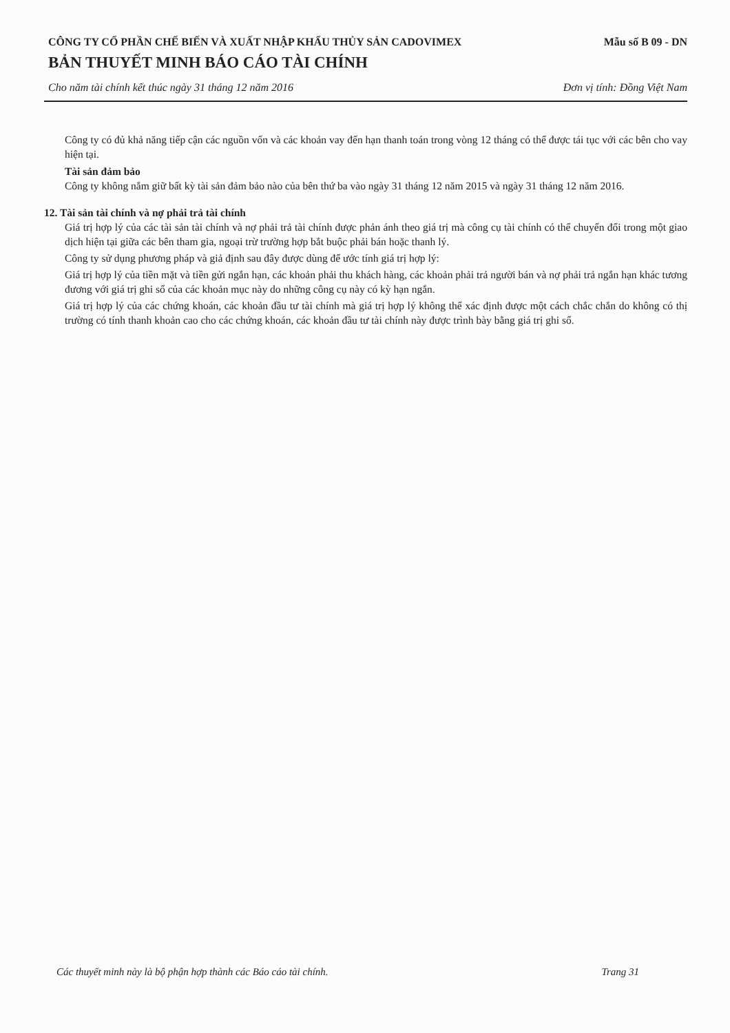CÔNG TY CỔ PHẦN CHẾ BIẾN VÀ XUẤT NHẬP KHẨU THỦY SẢN CADOVIMEX Mẫu số B 09 - DN
BẢN THUYẾT MINH BÁO CÁO TÀI CHÍNH
Cho năm tài chính kết thúc ngày 31 tháng 12 năm 2016 Đơn vị tính: Đồng Việt Nam
Công ty có đủ khả năng tiếp cận các nguồn vốn và các khoản vay đến hạn thanh toán trong vòng 12 tháng có thể được tái tục với các bên cho vay hiện tại.
Tài sản đảm bảo
Công ty không nắm giữ bất kỳ tài sản đảm bảo nào của bên thứ ba vào ngày 31 tháng 12 năm 2015 và ngày 31 tháng 12 năm 2016.
12. Tài sản tài chính và nợ phải trả tài chính
Giá trị hợp lý của các tài sản tài chính và nợ phải trả tài chính được phản ánh theo giá trị mà công cụ tài chính có thể chuyển đổi trong một giao dịch hiện tại giữa các bên tham gia, ngoại trừ trường hợp bắt buộc phải bán hoặc thanh lý.
Công ty sử dụng phương pháp và giả định sau đây được dùng để ước tính giá trị hợp lý:
Giá trị hợp lý của tiền mặt và tiền gửi ngắn hạn, các khoản phải thu khách hàng, các khoản phải trả người bán và nợ phải trả ngắn hạn khác tương đương với giá trị ghi sổ của các khoản mục này do những công cụ này có kỳ hạn ngắn.
Giá trị hợp lý của các chứng khoán, các khoản đầu tư tài chính mà giá trị hợp lý không thể xác định được một cách chắc chắn do không có thị trường có tính thanh khoản cao cho các chứng khoán, các khoản đầu tư tài chính này được trình bày bằng giá trị ghi sổ.
Các thuyết minh này là bộ phận hợp thành các Báo cáo tài chính. Trang 31